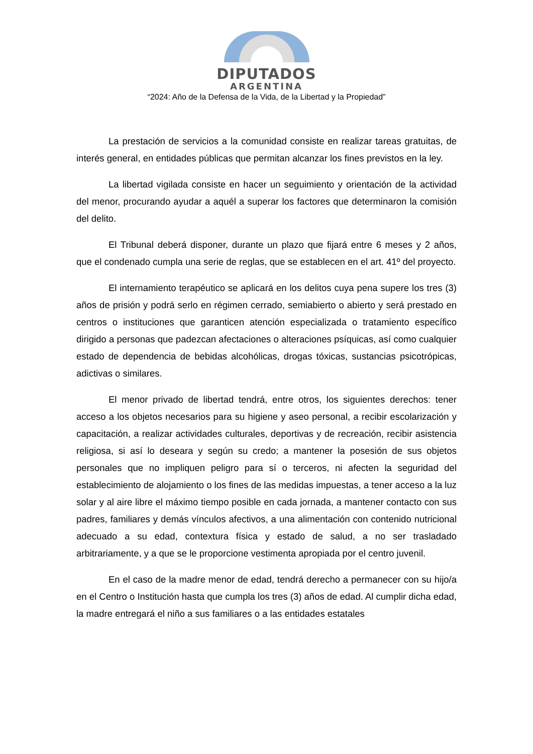DIPUTADOS
ARGENTINA
“2024: Año de la Defensa de la Vida, de la Libertad y la Propiedad”
La prestación de servicios a la comunidad consiste en realizar tareas gratuitas, de interés general, en entidades públicas que permitan alcanzar los fines previstos en la ley.
La libertad vigilada consiste en hacer un seguimiento y orientación de la actividad del menor, procurando ayudar a aquél a superar los factores que determinaron la comisión del delito.
El Tribunal deberá disponer, durante un plazo que fijará entre 6 meses y 2 años, que el condenado cumpla una serie de reglas, que se establecen en el art. 41º del proyecto.
El internamiento terapéutico se aplicará en los delitos cuya pena supere los tres (3) años de prisión y podrá serlo en régimen cerrado, semiabierto o abierto y será prestado en centros o instituciones que garanticen atención especializada o tratamiento específico dirigido a personas que padezcan afectaciones o alteraciones psíquicas, así como cualquier estado de dependencia de bebidas alcohólicas, drogas tóxicas, sustancias psicotrópicas, adictivas o similares.
El menor privado de libertad tendrá, entre otros, los siguientes derechos: tener acceso a los objetos necesarios para su higiene y aseo personal, a recibir escolarización y capacitación, a realizar actividades culturales, deportivas y de recreación, recibir asistencia religiosa, si así lo deseara y según su credo; a mantener la posesión de sus objetos personales que no impliquen peligro para sí o terceros, ni afecten la seguridad del establecimiento de alojamiento o los fines de las medidas impuestas, a tener acceso a la luz solar y al aire libre el máximo tiempo posible en cada jornada, a mantener contacto con sus padres, familiares y demás vínculos afectivos, a una alimentación con contenido nutricional adecuado a su edad, contextura física y estado de salud, a no ser trasladado arbitrariamente, y a que se le proporcione vestimenta apropiada por el centro juvenil.
En el caso de la madre menor de edad, tendrá derecho a permanecer con su hijo/a en el Centro o Institución hasta que cumpla los tres (3) años de edad. Al cumplir dicha edad, la madre entregará el niño a sus familiares o a las entidades estatales